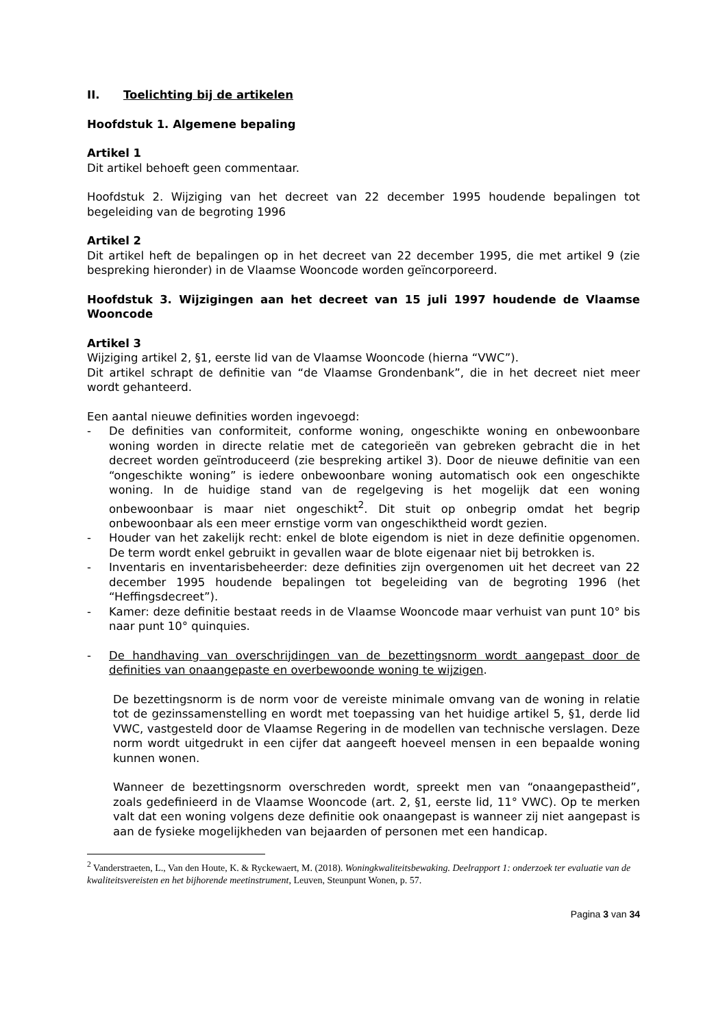II. Toelichting bij de artikelen
Hoofdstuk 1. Algemene bepaling
Artikel 1
Dit artikel behoeft geen commentaar.
Hoofdstuk 2. Wijziging van het decreet van 22 december 1995 houdende bepalingen tot begeleiding van de begroting 1996
Artikel 2
Dit artikel heft de bepalingen op in het decreet van 22 december 1995, die met artikel 9 (zie bespreking hieronder) in de Vlaamse Wooncode worden geïncorporeerd.
Hoofdstuk 3. Wijzigingen aan het decreet van 15 juli 1997 houdende de Vlaamse Wooncode
Artikel 3
Wijziging artikel 2, §1, eerste lid van de Vlaamse Wooncode (hierna “VWC”).
Dit artikel schrapt de definitie van “de Vlaamse Grondenbank”, die in het decreet niet meer wordt gehanteerd.
Een aantal nieuwe definities worden ingevoegd:
- De definities van conformiteit, conforme woning, ongeschikte woning en onbewoonbare woning worden in directe relatie met de categorieën van gebreken gebracht die in het decreet worden geïntroduceerd (zie bespreking artikel 3). Door de nieuwe definitie van een “ongeschikte woning” is iedere onbewoonbare woning automatisch ook een ongeschikte woning. In de huidige stand van de regelgeving is het mogelijk dat een woning onbewoonbaar is maar niet ongeschikt<sup>2</sup>. Dit stuit op onbegrip omdat het begrip onbewoonbaar als een meer ernstige vorm van ongeschiktheid wordt gezien.
- Houder van het zakelijk recht: enkel de blote eigendom is niet in deze definitie opgenomen. De term wordt enkel gebruikt in gevallen waar de blote eigenaar niet bij betrokken is.
- Inventaris en inventarisbeheerder: deze definities zijn overgenomen uit het decreet van 22 december 1995 houdende bepalingen tot begeleiding van de begroting 1996 (het “Heffingsdecreet”).
- Kamer: deze definitie bestaat reeds in de Vlaamse Wooncode maar verhuist van punt 10° bis naar punt 10° quinquies.
- De handhaving van overschrijdingen van de bezettingsnorm wordt aangepast door de definities van onaangepaste en overbewoonde woning te wijzigen.
De bezettingsnorm is de norm voor de vereiste minimale omvang van de woning in relatie tot de gezinssamenstelling en wordt met toepassing van het huidige artikel 5, §1, derde lid VWC, vastgesteld door de Vlaamse Regering in de modellen van technische verslagen. Deze norm wordt uitgedrukt in een cijfer dat aangeeft hoeveel mensen in een bepaalde woning kunnen wonen.
Wanneer de bezettingsnorm overschreden wordt, spreekt men van “onaangepastheid”, zoals gedefinieerd in de Vlaamse Wooncode (art. 2, §1, eerste lid, 11° VWC). Op te merken valt dat een woning volgens deze definitie ook onaangepast is wanneer zij niet aangepast is aan de fysieke mogelijkheden van bejaarden of personen met een handicap.
<sup>2</sup> Vanderstraeten, L., Van den Houte, K. & Ryckewaert, M. (2018). Woningkwaliteitsbewaking. Deelrapport 1: onderzoek ter evaluatie van de kwaliteitsvereisten en het bijhorende meetinstrument, Leuven, Steunpunt Wonen, p. 57.
Pagina 3 van 34